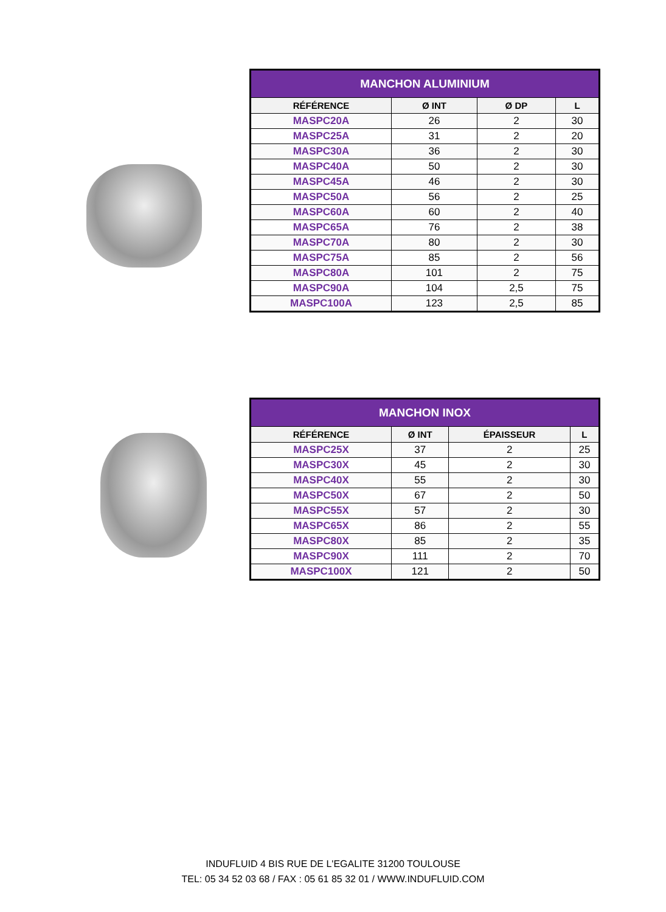| MANCHON ALUMINIUM | | | |
| --- | --- | --- | --- |
| RÉFÉRENCE | Ø INT | Ø DP | L |
| MASPC20A | 26 | 2 | 30 |
| MASPC25A | 31 | 2 | 20 |
| MASPC30A | 36 | 2 | 30 |
| MASPC40A | 50 | 2 | 30 |
| MASPC45A | 46 | 2 | 30 |
| MASPC50A | 56 | 2 | 25 |
| MASPC60A | 60 | 2 | 40 |
| MASPC65A | 76 | 2 | 38 |
| MASPC70A | 80 | 2 | 30 |
| MASPC75A | 85 | 2 | 56 |
| MASPC80A | 101 | 2 | 75 |
| MASPC90A | 104 | 2,5 | 75 |
| MASPC100A | 123 | 2,5 | 85 |
| MANCHON INOX | | | |
| --- | --- | --- | --- |
| RÉFÉRENCE | Ø INT | ÉPAISSEUR | L |
| MASPC25X | 37 | 2 | 25 |
| MASPC30X | 45 | 2 | 30 |
| MASPC40X | 55 | 2 | 30 |
| MASPC50X | 67 | 2 | 50 |
| MASPC55X | 57 | 2 | 30 |
| MASPC65X | 86 | 2 | 55 |
| MASPC80X | 85 | 2 | 35 |
| MASPC90X | 111 | 2 | 70 |
| MASPC100X | 121 | 2 | 50 |
INDUFLUID 4 BIS RUE DE L'EGALITE 31200 TOULOUSE
TEL: 05 34 52 03 68 / FAX : 05 61 85 32 01 / WWW.INDUFLUID.COM